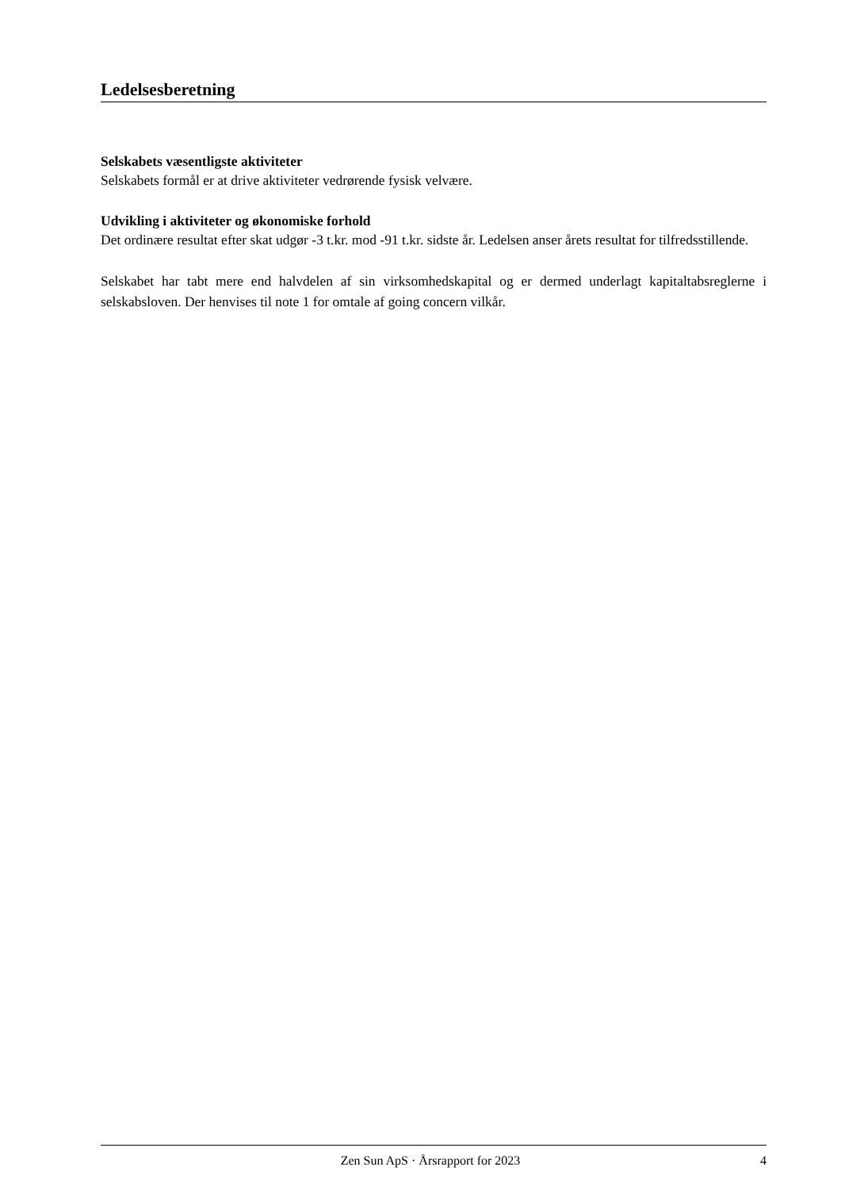Ledelsesberetning
Selskabets væsentligste aktiviteter
Selskabets formål er at drive aktiviteter vedrørende fysisk velvære.
Udvikling i aktiviteter og økonomiske forhold
Det ordinære resultat efter skat udgør -3 t.kr. mod -91 t.kr. sidste år. Ledelsen anser årets resultat for tilfredsstillende.
Selskabet har tabt mere end halvdelen af sin virksomhedskapital og er dermed underlagt kapitaltabsreglerne i selskabsloven. Der henvises til note 1 for omtale af going concern vilkår.
Zen Sun ApS · Årsrapport for 2023 4